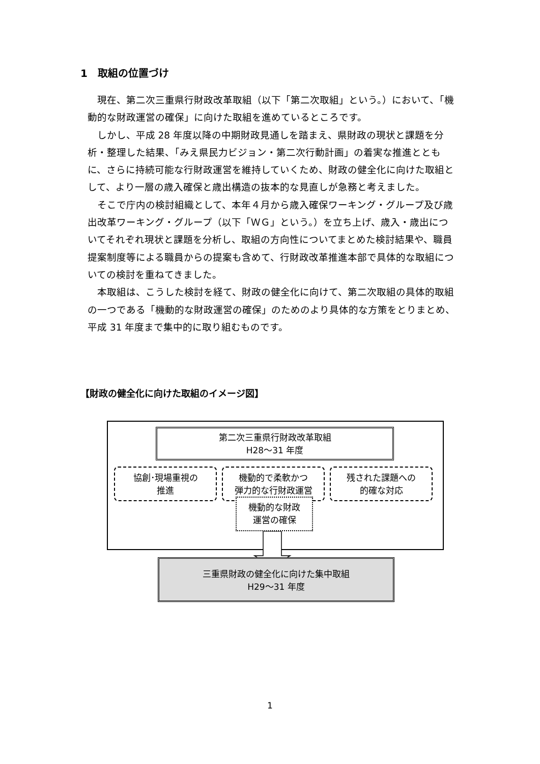1　取組の位置づけ
現在、第二次三重県行財政改革取組（以下「第二次取組」という。）において、「機動的な財政運営の確保」に向けた取組を進めているところです。
しかし、平成 28 年度以降の中期財政見通しを踏まえ、県財政の現状と課題を分析・整理した結果、「みえ県民力ビジョン・第二次行動計画」の着実な推進とともに、さらに持続可能な行財政運営を維持していくため、財政の健全化に向けた取組として、より一層の歳入確保と歳出構造の抜本的な見直しが急務と考えました。
そこで庁内の検討組織として、本年４月から歳入確保ワーキング・グループ及び歳出改革ワーキング・グループ（以下「ＷＧ」という。）を立ち上げ、歳入・歳出についてそれぞれ現状と課題を分析し、取組の方向性についてまとめた検討結果や、職員提案制度等による職員からの提案も含めて、行財政改革推進本部で具体的な取組についての検討を重ねてきました。
本取組は、こうした検討を経て、財政の健全化に向けて、第二次取組の具体的取組の一つである「機動的な財政運営の確保」のためのより具体的な方策をとりまとめ、平成 31 年度まで集中的に取り組むものです。
【財政の健全化に向けた取組のイメージ図】
第二次三重県行財政改革取組
H28～31 年度
協創･現場重視の
推進
機動的で柔軟かつ
弾力的な行財政運営
残された課題への
的確な対応
機動的な財政
運営の確保
三重県財政の健全化に向けた集中取組
H29～31 年度
1